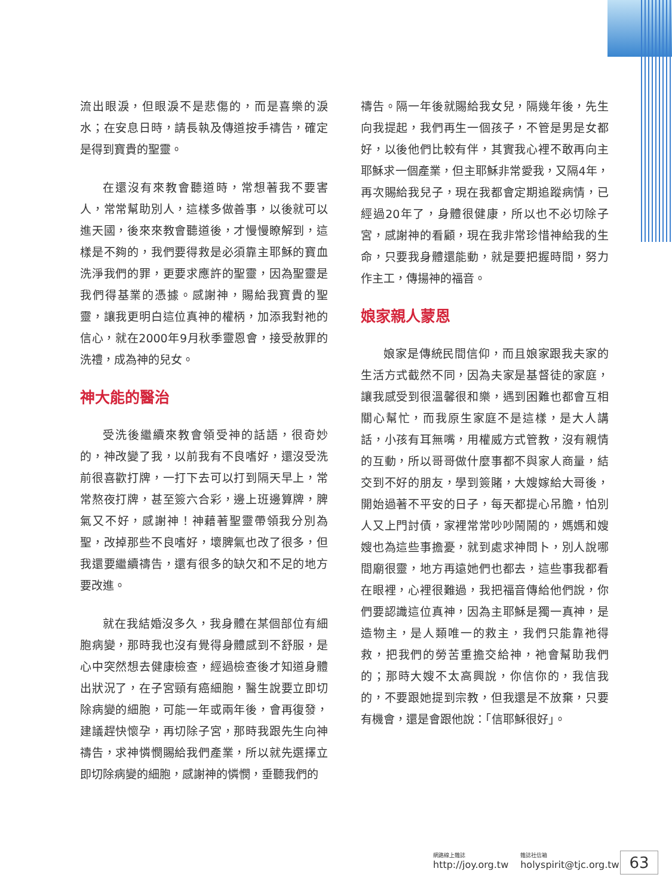流出眼淚，但眼淚不是悲傷的，而是喜樂的淚水；在安息日時，請長執及傳道按手禱告，確定是得到寶貴的聖靈。
在還沒有來教會聽道時，常想著我不要害人，常常幫助別人，這樣多做善事，以後就可以進天國，後來來教會聽道後，才慢慢瞭解到，這樣是不夠的，我們要得救是必須靠主耶穌的寶血洗淨我們的罪，更要求應許的聖靈，因為聖靈是我們得基業的憑據。感謝神，賜給我寶貴的聖靈，讓我更明白這位真神的權柄，加添我對祂的信心，就在2000年9月秋季靈恩會，接受赦罪的洗禮，成為神的兒女。
神大能的醫治
受洗後繼續來教會領受神的話語，很奇妙的，神改變了我，以前我有不良嗜好，還沒受洗前很喜歡打牌，一打下去可以打到隔天早上，常常熬夜打牌，甚至簽六合彩，邊上班邊算牌，脾氣又不好，感謝神！神藉著聖靈帶領我分別為聖，改掉那些不良嗜好，壞脾氣也改了很多，但我還要繼續禱告，還有很多的缺欠和不足的地方要改進。
就在我結婚沒多久，我身體在某個部位有細胞病變，那時我也沒有覺得身體感到不舒服，是心中突然想去健康檢查，經過檢查後才知道身體出狀況了，在子宮頸有癌細胞，醫生說要立即切除病變的細胞，可能一年或兩年後，會再復發，建議趕快懷孕，再切除子宮，那時我跟先生向神禱告，求神憐憫賜給我們產業，所以就先選擇立即切除病變的細胞，感謝神的憐憫，垂聽我們的
禱告。隔一年後就賜給我女兒，隔幾年後，先生向我提起，我們再生一個孩子，不管是男是女都好，以後他們比較有伴，其實我心裡不敢再向主耶穌求一個產業，但主耶穌非常愛我，又隔4年，再次賜給我兒子，現在我都會定期追蹤病情，已經過20年了，身體很健康，所以也不必切除子宮，感謝神的看顧，現在我非常珍惜神給我的生命，只要我身體還能動，就是要把握時間，努力作主工，傳揚神的福音。
娘家親人蒙恩
娘家是傳統民間信仰，而且娘家跟我夫家的生活方式截然不同，因為夫家是基督徒的家庭，讓我感受到很溫馨很和樂，遇到困難也都會互相關心幫忙，而我原生家庭不是這樣，是大人講話，小孩有耳無嘴，用權威方式管教，沒有親情的互動，所以哥哥做什麼事都不與家人商量，結交到不好的朋友，學到簽賭，大嫂嫁給大哥後，開始過著不平安的日子，每天都提心吊膽，怕別人又上門討債，家裡常常吵吵鬧鬧的，媽媽和嫂嫂也為這些事擔憂，就到處求神問卜，別人說哪間廟很靈，地方再遠她們也都去，這些事我都看在眼裡，心裡很難過，我把福音傳給他們說，你們要認識這位真神，因為主耶穌是獨一真神，是造物主，是人類唯一的救主，我們只能靠祂得救，把我們的勞苦重擔交給神，祂會幫助我們的；那時大嫂不太高興說，你信你的，我信我的，不要跟她提到宗教，但我還是不放棄，只要有機會，還是會跟他說：「信耶穌很好」。
網路線上雜誌
http://joy.org.tw
雜誌社信箱
holyspirit@tjc.org.tw
63